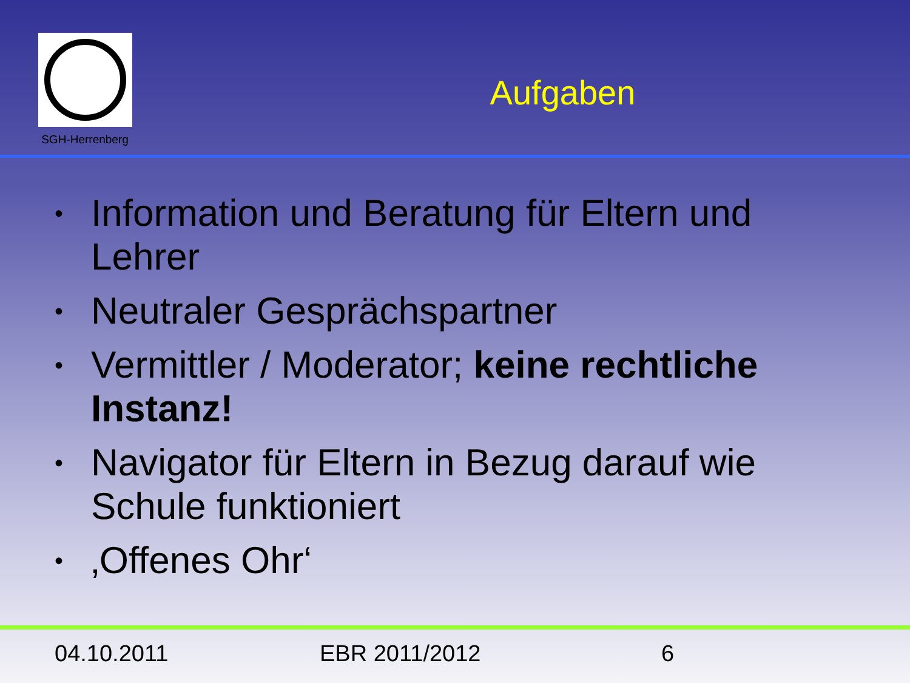SGH-Herrenberg
Aufgaben
• Information und Beratung für Eltern und Lehrer
• Neutraler Gesprächspartner
• Vermittler / Moderator; keine rechtliche Instanz!
• Navigator für Eltern in Bezug darauf wie Schule funktioniert
• ‚Offenes Ohr‘
04.10.2011 EBR 2011/2012 6